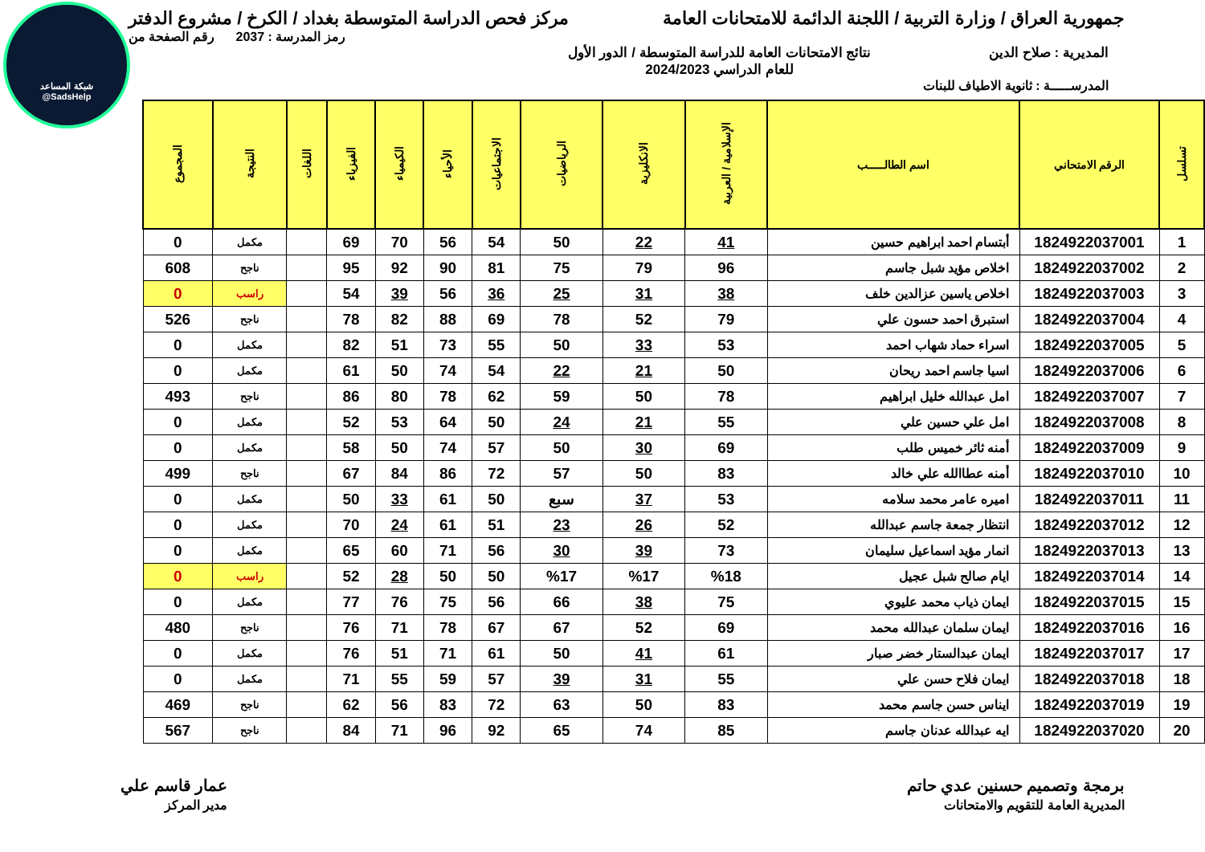شبكة المساعد
@SadsHelp
جمهورية العراق / وزارة التربية / اللجنة الدائمة للامتحانات العامة
مركز فحص الدراسة المتوسطة بغداد / الكرخ / مشروع الدفتر
رمز المدرسة : 2037 رقم الصفحة من
المديرية : صلاح الدين نتائج الامتحانات العامة للدراسة المتوسطة / الدور الأول
للعام الدراسي 2024/2023
المدرســـــة : ثانوية الاطياف للبنات
| تسلسل | الرقم الامتحاني | اسم الطالـــــب | الإسلامية / العربية | الانكليزية | الرياضيات | الاجتماعيات | الأحياء | الكيمياء | الفيزياء | اللغات | النتيجة | المجموع |
| --- | --- | --- | --- | --- | --- | --- | --- | --- | --- | --- | --- | --- |
| 1 | 1824922037001 | أبتسام احمد ابراهيم حسين | 41 | 22 | 50 | 54 | 56 | 70 | 69 | | مكمل | 0 |
| 2 | 1824922037002 | اخلاص مؤيد شبل جاسم | 96 | 79 | 75 | 81 | 90 | 92 | 95 | | ناجح | 608 |
| 3 | 1824922037003 | اخلاص ياسين عزالدين خلف | 38 | 31 | 25 | 36 | 56 | 39 | 54 | | راسب | 0 |
| 4 | 1824922037004 | استبرق احمد حسون علي | 79 | 52 | 78 | 69 | 88 | 82 | 78 | | ناجح | 526 |
| 5 | 1824922037005 | اسراء حماد شهاب احمد | 53 | 33 | 50 | 55 | 73 | 51 | 82 | | مكمل | 0 |
| 6 | 1824922037006 | اسيا جاسم احمد ريحان | 50 | 21 | 22 | 54 | 74 | 50 | 61 | | مكمل | 0 |
| 7 | 1824922037007 | امل عبدالله خليل ابراهيم | 78 | 50 | 59 | 62 | 78 | 80 | 86 | | ناجح | 493 |
| 8 | 1824922037008 | امل علي حسين علي | 55 | 21 | 24 | 50 | 64 | 53 | 52 | | مكمل | 0 |
| 9 | 1824922037009 | أمنه ثائر خميس طلب | 69 | 30 | 50 | 57 | 74 | 50 | 58 | | مكمل | 0 |
| 10 | 1824922037010 | أمنه عطاالله علي خالد | 83 | 50 | 57 | 72 | 86 | 84 | 67 | | ناجح | 499 |
| 11 | 1824922037011 | اميره عامر محمد سلامه | 53 | 37 | سبع | 50 | 61 | 33 | 50 | | مكمل | 0 |
| 12 | 1824922037012 | انتظار جمعة جاسم عبدالله | 52 | 26 | 23 | 51 | 61 | 24 | 70 | | مكمل | 0 |
| 13 | 1824922037013 | انمار مؤيد اسماعيل سليمان | 73 | 39 | 30 | 56 | 71 | 60 | 65 | | مكمل | 0 |
| 14 | 1824922037014 | ايام صالح شبل عجيل | %18 | %17 | %17 | 50 | 50 | 28 | 52 | | راسب | 0 |
| 15 | 1824922037015 | ايمان ذياب محمد عليوي | 75 | 38 | 66 | 56 | 75 | 76 | 77 | | مكمل | 0 |
| 16 | 1824922037016 | ايمان سلمان عبدالله محمد | 69 | 52 | 67 | 67 | 78 | 71 | 76 | | ناجح | 480 |
| 17 | 1824922037017 | ايمان عبدالستار خضر صبار | 61 | 41 | 50 | 61 | 71 | 51 | 76 | | مكمل | 0 |
| 18 | 1824922037018 | ايمان فلاح حسن علي | 55 | 31 | 39 | 57 | 59 | 55 | 71 | | مكمل | 0 |
| 19 | 1824922037019 | ايناس حسن جاسم محمد | 83 | 50 | 63 | 72 | 83 | 56 | 62 | | ناجح | 469 |
| 20 | 1824922037020 | ايه عبدالله عدنان جاسم | 85 | 74 | 65 | 92 | 96 | 71 | 84 | | ناجح | 567 |
برمجة وتصميم حسنين عدي حاتم
المديرية العامة للتقويم والامتحانات
عمار قاسم علي
مدير المركز